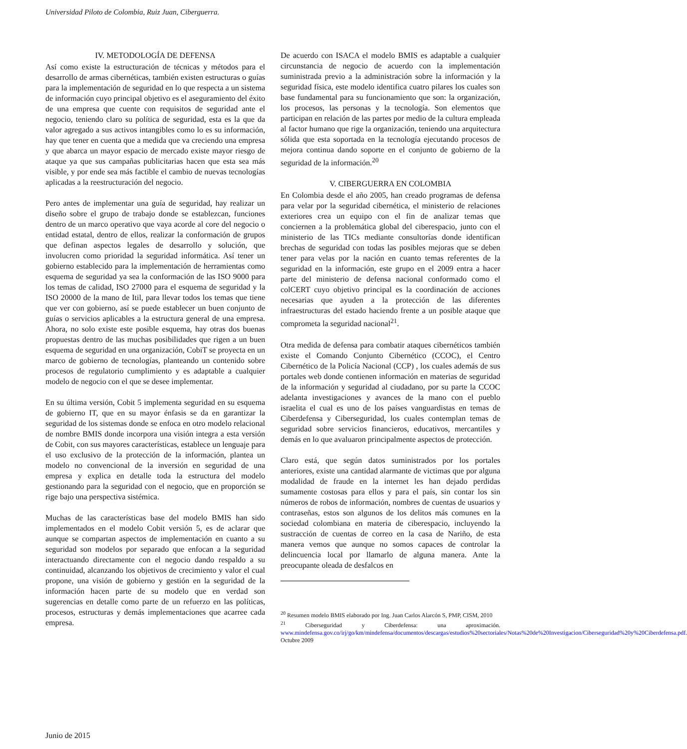Universidad Piloto de Colombia, Ruiz Juan, Ciberguerra.
IV. METODOLOGÍA DE DEFENSA
Así como existe la estructuración de técnicas y métodos para el desarrollo de armas cibernéticas, también existen estructuras o guías para la implementación de seguridad en lo que respecta a un sistema de información cuyo principal objetivo es el aseguramiento del éxito de una empresa que cuente con requisitos de seguridad ante el negocio, teniendo claro su política de seguridad, esta es la que da valor agregado a sus activos intangibles como lo es su información, hay que tener en cuenta que a medida que va creciendo una empresa y que abarca un mayor espacio de mercado existe mayor riesgo de ataque ya que sus campañas publicitarias hacen que esta sea más visible, y por ende sea más factible el cambio de nuevas tecnologías aplicadas a la reestructuración del negocio.
Pero antes de implementar una guía de seguridad, hay realizar un diseño sobre el grupo de trabajo donde se establezcan, funciones dentro de un marco operativo que vaya acorde al core del negocio o entidad estatal, dentro de ellos, realizar la conformación de grupos que definan aspectos legales de desarrollo y solución, que involucren como prioridad la seguridad informática. Así tener un gobierno establecido para la implementación de herramientas como esquema de seguridad ya sea la conformación de las ISO 9000 para los temas de calidad, ISO 27000 para el esquema de seguridad y la ISO 20000 de la mano de Itil, para llevar todos los temas que tiene que ver con gobierno, así se puede establecer un buen conjunto de guías o servicios aplicables a la estructura general de una empresa. Ahora, no solo existe este posible esquema, hay otras dos buenas propuestas dentro de las muchas posibilidades que rigen a un buen esquema de seguridad en una organización, CobiT se proyecta en un marco de gobierno de tecnologías, planteando un contenido sobre procesos de regulatorio cumplimiento y es adaptable a cualquier modelo de negocio con el que se desee implementar.
En su última versión, Cobit 5 implementa seguridad en su esquema de gobierno IT, que en su mayor énfasis se da en garantizar la seguridad de los sistemas donde se enfoca en otro modelo relacional de nombre BMIS donde incorpora una visión integra a esta versión de Cobit, con sus mayores características, establece un lenguaje para el uso exclusivo de la protección de la información, plantea un modelo no convencional de la inversión en seguridad de una empresa y explica en detalle toda la estructura del modelo gestionando para la seguridad con el negocio, que en proporción se rige bajo una perspectiva sistémica.
Muchas de las características base del modelo BMIS han sido implementados en el modelo Cobit versión 5, es de aclarar que aunque se compartan aspectos de implementación en cuanto a su seguridad son modelos por separado que enfocan a la seguridad interactuando directamente con el negocio dando respaldo a su continuidad, alcanzando los objetivos de crecimiento y valor el cual propone, una visión de gobierno y gestión en la seguridad de la información hacen parte de su modelo que en verdad son sugerencias en detalle como parte de un refuerzo en las políticas, procesos, estructuras y demás implementaciones que acarree cada empresa.
De acuerdo con ISACA el modelo BMIS es adaptable a cualquier circunstancia de negocio de acuerdo con la implementación suministrada previo a la administración sobre la información y la seguridad física, este modelo identifica cuatro pilares los cuales son base fundamental para su funcionamiento que son: la organización, los procesos, las personas y la tecnología. Son elementos que participan en relación de las partes por medio de la cultura empleada al factor humano que rige la organización, teniendo una arquitectura sólida que esta soportada en la tecnología ejecutando procesos de mejora continua dando soporte en el conjunto de gobierno de la seguridad de la información.<sup>20</sup>
V. CIBERGUERRA EN COLOMBIA
En Colombia desde el año 2005, han creado programas de defensa para velar por la seguridad cibernética, el ministerio de relaciones exteriores crea un equipo con el fin de analizar temas que conciernen a la problemática global del ciberespacio, junto con el ministerio de las TICs mediante consultorías donde identifican brechas de seguridad con todas las posibles mejoras que se deben tener para velas por la nación en cuanto temas referentes de la seguridad en la información, este grupo en el 2009 entra a hacer parte del ministerio de defensa nacional conformado como el colCERT cuyo objetivo principal es la coordinación de acciones necesarias que ayuden a la protección de las diferentes infraestructuras del estado haciendo frente a un posible ataque que comprometa la seguridad nacional<sup>21</sup>.
Otra medida de defensa para combatir ataques cibernéticos también existe el Comando Conjunto Cibernético (CCOC), el Centro Cibernético de la Policía Nacional (CCP) , los cuales además de sus portales web donde contienen información en materias de seguridad de la información y seguridad al ciudadano, por su parte la CCOC adelanta investigaciones y avances de la mano con el pueblo israelita el cual es uno de los países vanguardistas en temas de Ciberdefensa y Ciberseguridad, los cuales contemplan temas de seguridad sobre servicios financieros, educativos, mercantiles y demás en lo que avaluaron principalmente aspectos de protección.
Claro está, que según datos suministrados por los portales anteriores, existe una cantidad alarmante de victimas que por alguna modalidad de fraude en la internet les han dejado perdidas sumamente costosas para ellos y para el país, sin contar los sin números de robos de información, nombres de cuentas de usuarios y contraseñas, estos son algunos de los delitos más comunes en la sociedad colombiana en materia de ciberespacio, incluyendo la sustracción de cuentas de correo en la casa de Nariño, de esta manera vemos que aunque no somos capaces de controlar la delincuencia local por llamarlo de alguna manera. Ante la preocupante oleada de desfalcos en
<sup>20</sup> Resumen modelo BMIS elaborado por Ing. Juan Carlos Alarcón S, PMP, CISM, 2010
<sup>21</sup> Ciberseguridad y Ciberdefensa: una aproximación. www.mindefensa.gov.co/irj/go/km/mindefensa/documentos/descargas/estudios%20sectoriales/Notas%20de%20Investigacion/Ciberseguridad%20y%20Ciberdefensa.pdf. Octubre 2009
Junio de 2015